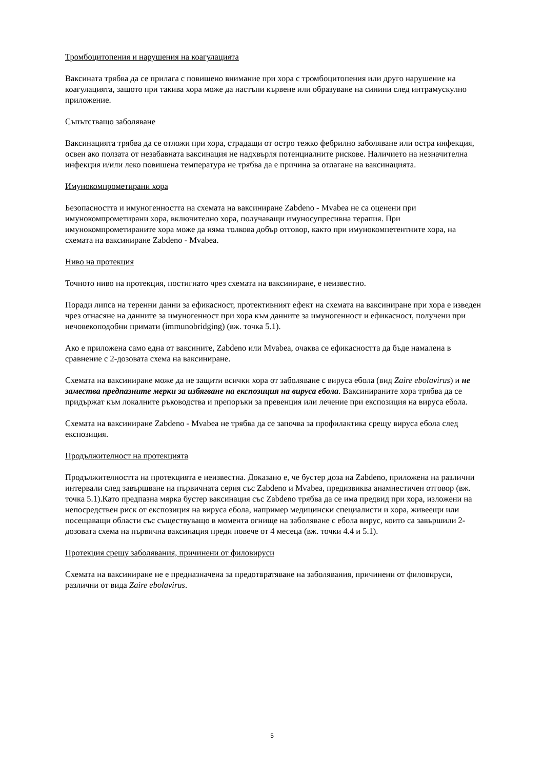Тромбоцитопения и нарушения на коагулацията
Ваксината трябва да се прилага с повишено внимание при хора с тромбоцитопения или друго нарушение на коагулацията, защото при такива хора може да настъпи кървене или образуване на синини след интрамускулно приложение.
Съпътстващо заболяване
Ваксинацията трябва да се отложи при хора, страдащи от остро тежко фебрилно заболяване или остра инфекция, освен ако ползата от незабавната ваксинация не надхвърля потенциалните рискове. Наличието на незначителна инфекция и/или леко повишена температура не трябва да е причина за отлагане на ваксинацията.
Имунокомпрометирани хора
Безопасността и имуногенността на схемата на ваксиниране Zabdeno - Mvabea не са оценени при имунокомпрометирани хора, включително хора, получаващи имуносупресивна терапия. При имунокомпрометираните хора може да няма толкова добър отговор, както при имунокомпетентните хора, на схемата на ваксиниране Zabdeno - Mvabea.
Ниво на протекция
Точното ниво на протекция, постигнато чрез схемата на ваксиниране, е неизвестно.
Поради липса на теренни данни за ефикасност, протективният ефект на схемата на ваксиниране при хора е изведен чрез отнасяне на данните за имуногенност при хора към данните за имуногенност и ефикасност, получени при нечовекоподобни примати (immunobridging) (вж. точка 5.1).
Ако е приложена само една от ваксините, Zabdeno или Mvabea, очаква се ефикасността да бъде намалена в сравнение с 2-дозовата схема на ваксиниране.
Схемата на ваксиниране може да не защити всички хора от заболяване с вируса ебола (вид Zaire ebolavirus) и не замества предпазните мерки за избягване на експозиция на вируса ебола. Ваксинираните хора трябва да се придържат към локалните ръководства и препоръки за превенция или лечение при експозиция на вируса ебола.
Схемата на ваксиниране Zabdeno - Mvabea не трябва да се започва за профилактика срещу вируса ебола след експозиция.
Продължителност на протекцията
Продължителността на протекцията е неизвестна. Доказано е, че бустер доза на Zabdeno, приложена на различни интервали след завършване на първичната серия със Zabdeno и Mvabea, предизвиква анамнестичен отговор (вж. точка 5.1).Като предпазна мярка бустер ваксинация със Zabdeno трябва да се има предвид при хора, изложени на непосредствен риск от експозиция на вируса ебола, например медицински специалисти и хора, живеещи или посещаващи области със съществуващо в момента огнище на заболяване с ебола вирус, които са завършили 2-дозовата схема на първична ваксинация преди повече от 4 месеца (вж. точки 4.4 и 5.1).
Протекция срещу заболявания, причинени от филовируси
Схемата на ваксиниране не е предназначена за предотвратяване на заболявания, причинени от филовируси, различни от вида Zaire ebolavirus.
5